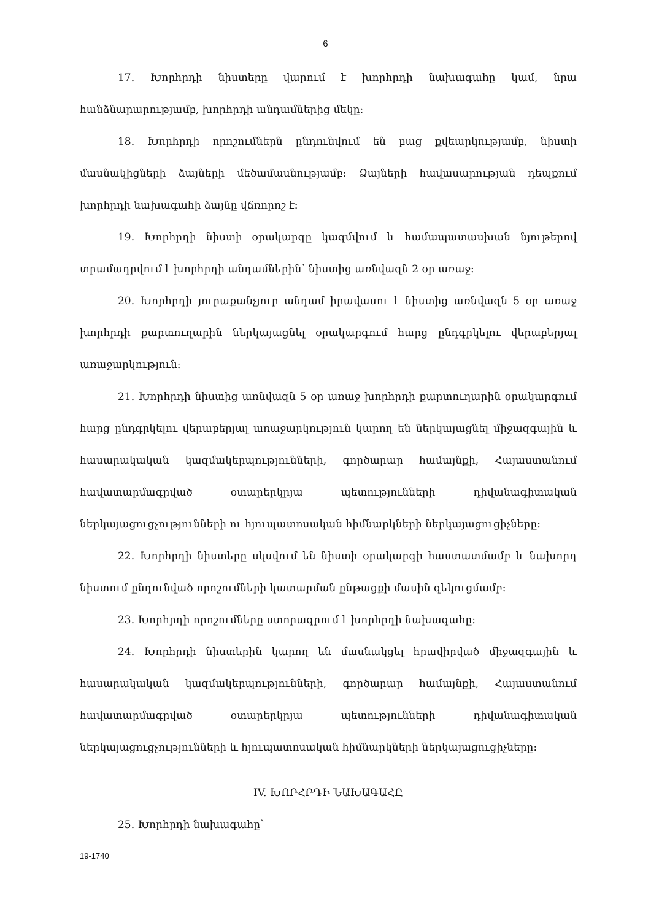6
17. Խորհրդի նիստերը վարում է խորհրդի նախագահը կամ, նրա հանձնարարությամբ, խորհրդի անդամներից մեկը:
18. Խորհրդի որոշումներն ընդունվում են բաց քվեարկությամբ, նիստի մասնակիցների ձայների մեծամասնությամբ: Ձայների հավասարության դեպքում խորհրդի նախագահի ձայնը վճռորոշ է:
19. Խորհրդի նիստի օրակարգը կազմվում և համապատասխան նյութերով տրամադրվում է խորհրդի անդամներին՝ նիստից առնվազն 2 օր առաջ:
20. Խորհրդի յուրաքանչյուր անդամ իրավասու է նիստից առնվազն 5 օր առաջ խորհրդի քարտուղարին ներկայացնել օրակարգում հարց ընդգրկելու վերաբերյալ առաջարկություն:
21. Խորհրդի նիստից առնվազն 5 օր առաջ խորհրդի քարտուղարին օրակարգում հարց ընդգրկելու վերաբերյալ առաջարկություն կարող են ներկայացնել միջազգային և հասարակական կազմակերպությունների, գործարար համայնքի, Հայաստանում հավատարմագրված օտարերկրյա պետությունների դիվանագիտական ներկայացուցչությունների ու հյուպատոսական հիմնարկների ներկայացուցիչները:
22. Խորհրդի նիստերը սկսվում են նիստի օրակարգի հաստատմամբ և նախորդ նիստում ընդունված որոշումների կատարման ընթացքի մասին զեկուցմամբ:
23. Խորհրդի որոշումները ստորագրում է խորհրդի նախագահը:
24. Խորհրդի նիստերին կարող են մասնակցել հրավիրված միջազգային և հասարակական կազմակերպությունների, գործարար համայնքի, Հայաստանում հավատարմագրված օտարերկրյա պետությունների դիվանագիտական ներկայացուցչությունների և հյուպատոսական հիմնարկների ներկայացուցիչները:
IV. ԽՈՐՀՐԴԻ ՆԱԽԱԳԱՀԸ
25. Խորհրդի նախագահը՝
19-1740